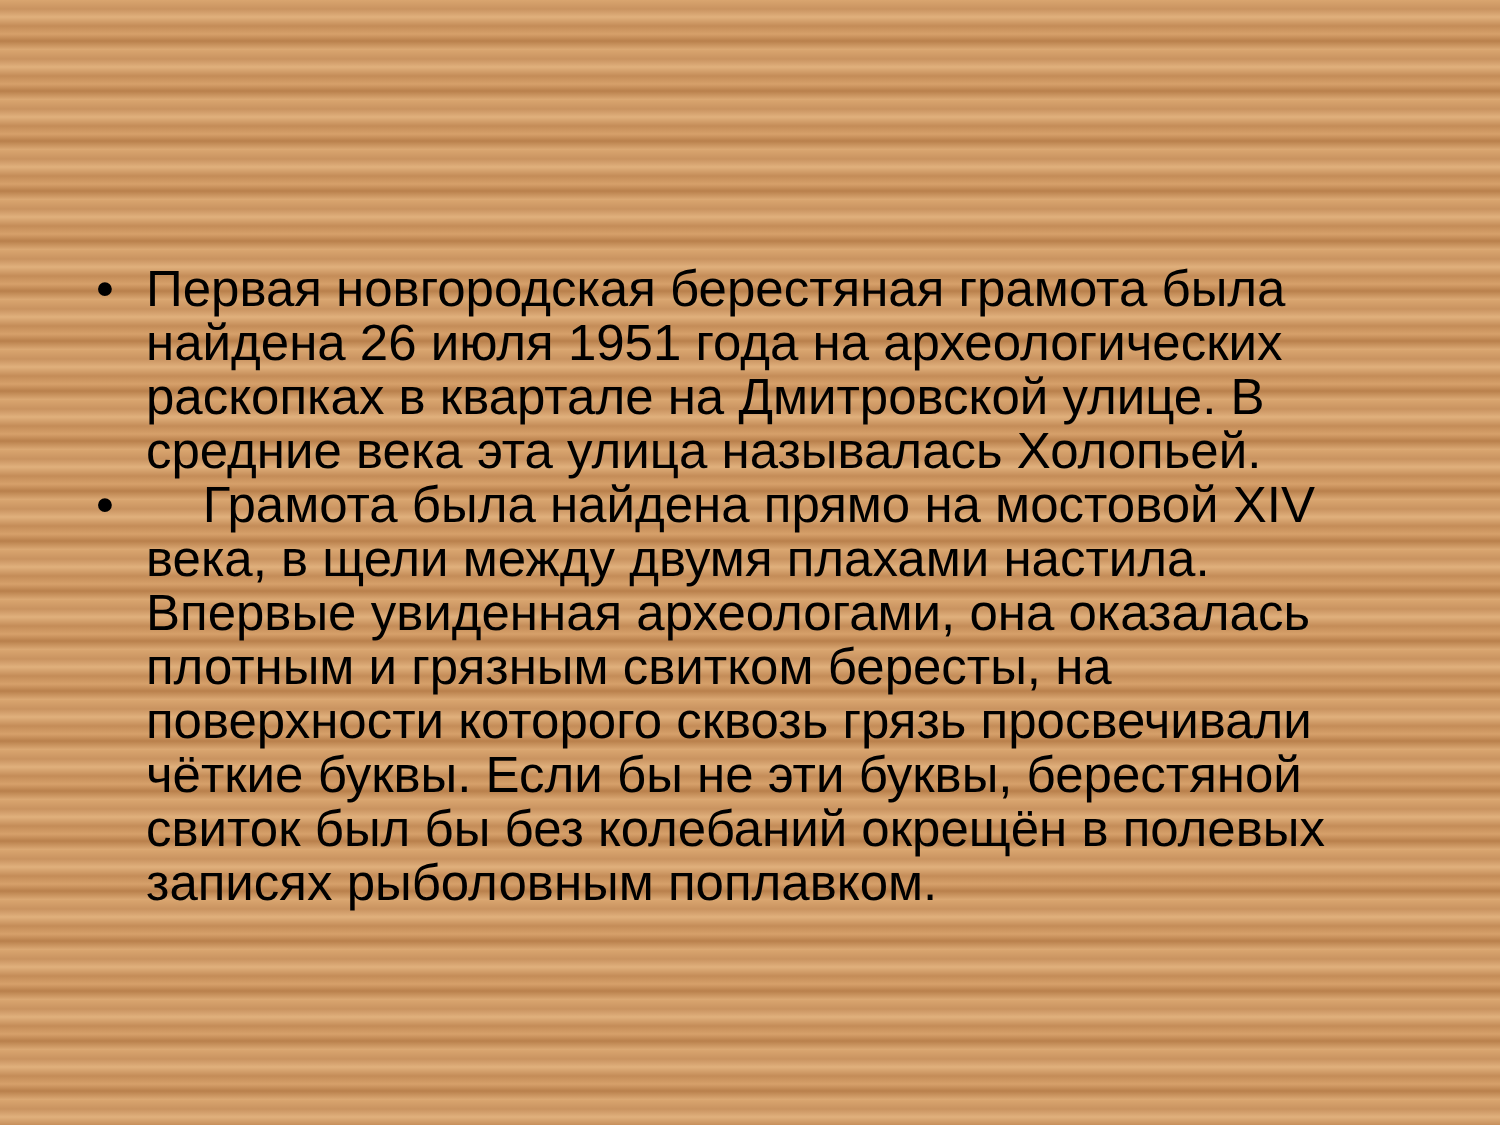• Первая новгородская берестяная грамота была найдена 26 июля 1951 года на археологических раскопках в квартале на Дмитровской улице. В средние века эта улица называлась Холопьей.
• Грамота была найдена прямо на мостовой XIV века, в щели между двумя плахами настила. Впервые увиденная археологами, она оказалась плотным и грязным свитком бересты, на поверхности которого сквозь грязь просвечивали чёткие буквы. Если бы не эти буквы, берестяной свиток был бы без колебаний окрещён в полевых записях рыболовным поплавком.